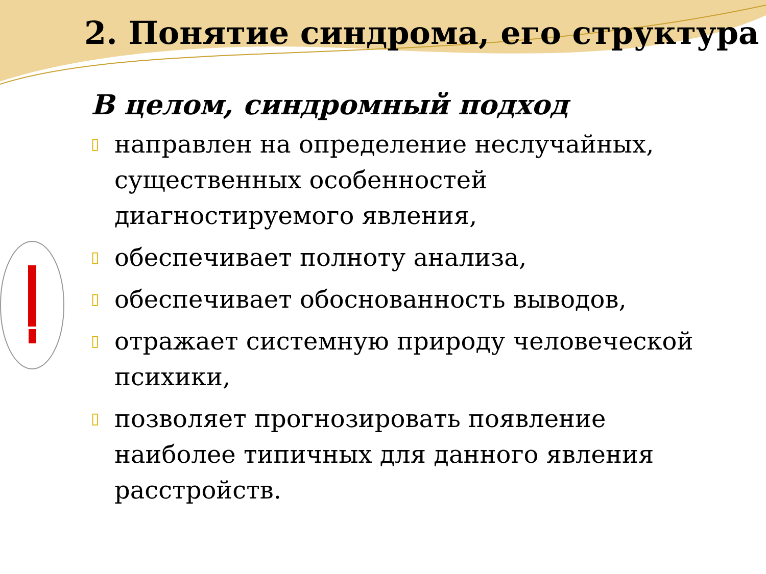2. Понятие синдрома, его структура
В целом, синдромный подход
▯ направлен на определение неслучайных, существенных особенностей диагностируемого явления,
▯ обеспечивает полноту анализа,
▯ обеспечивает обоснованность выводов,
▯ отражает системную природу человеческой психики,
▯ позволяет прогнозировать появление наиболее типичных для данного явления расстройств.